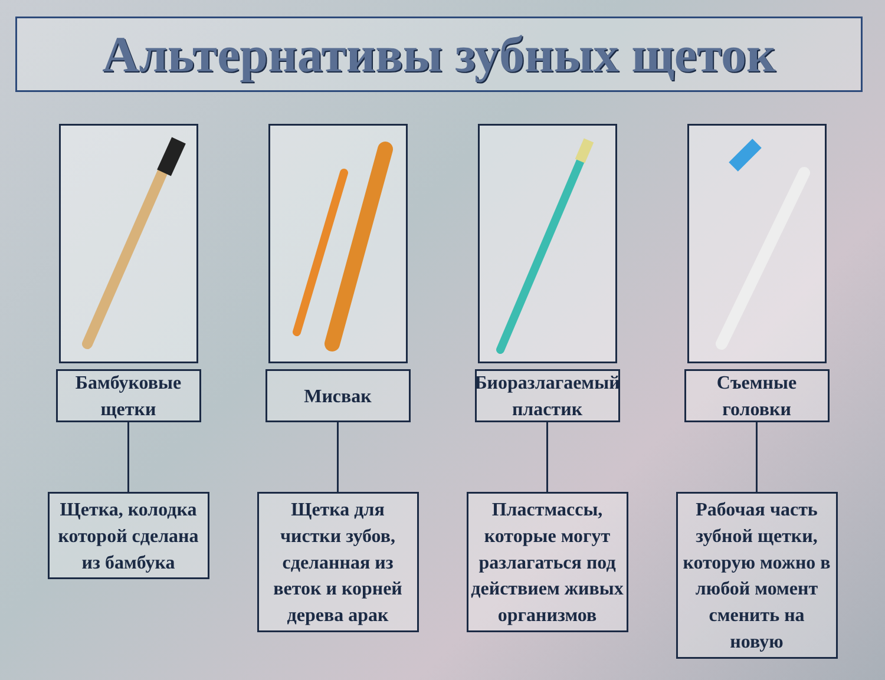Альтернативы зубных щеток
Бамбуковые щетки
Щетка, колодка которой сделана из бамбука
Мисвак
Щетка для чистки зубов, сделанная из веток и корней дерева арак
Биоразлагаемый пластик
Пластмассы, которые могут разлагаться под действием живых организмов
Съемные головки
Рабочая часть зубной щетки, которую можно в любой момент сменить на новую